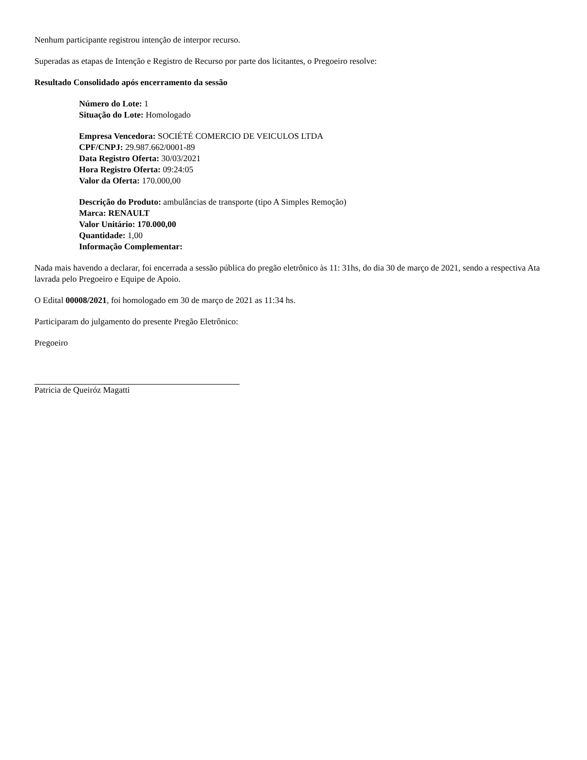Nenhum participante registrou intenção de interpor recurso.
Superadas as etapas de Intenção e Registro de Recurso por parte dos licitantes, o Pregoeiro resolve:
Resultado Consolidado após encerramento da sessão
Número do Lote: 1
Situação do Lote: Homologado
Empresa Vencedora: SOCIÉTÉ COMERCIO DE VEICULOS LTDA
CPF/CNPJ: 29.987.662/0001-89
Data Registro Oferta: 30/03/2021
Hora Registro Oferta: 09:24:05
Valor da Oferta: 170.000,00
Descrição do Produto: ambulâncias de transporte (tipo A Simples Remoção)
Marca: RENAULT
Valor Unitário: 170.000,00
Quantidade: 1,00
Informação Complementar:
Nada mais havendo a declarar, foi encerrada a sessão pública do pregão eletrônico às 11: 31hs, do dia 30 de março de 2021, sendo a respectiva Ata lavrada pelo Pregoeiro e Equipe de Apoio.
O Edital 00008/2021, foi homologado em 30 de março de 2021 as 11:34 hs.
Participaram do julgamento do presente Pregão Eletrônico:
Pregoeiro
Patricia de Queiróz Magatti